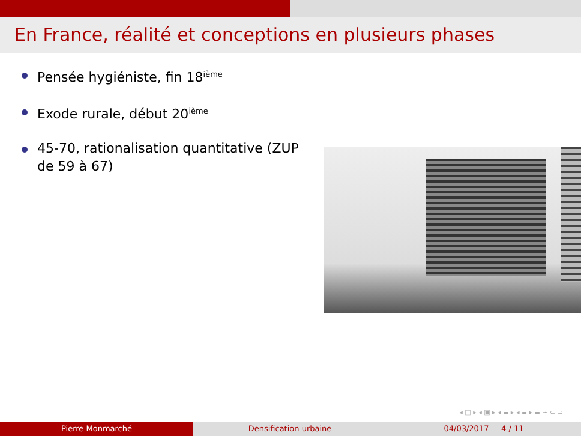En France, réalité et conceptions en plusieurs phases
Pensée hygiéniste, fin 18<sup>ième</sup>
Exode rurale, début 20<sup>ième</sup>
45-70, rationalisation quantitative (ZUP de 59 à 67)
◂ □ ▸ ◂ ▣ ▸ ◂ ≡ ▸ ◂ ≡ ▸ ≡ ∽ ⊂ ⊃
Pierre Monmarché Densification urbaine 04/03/2017 4 / 11